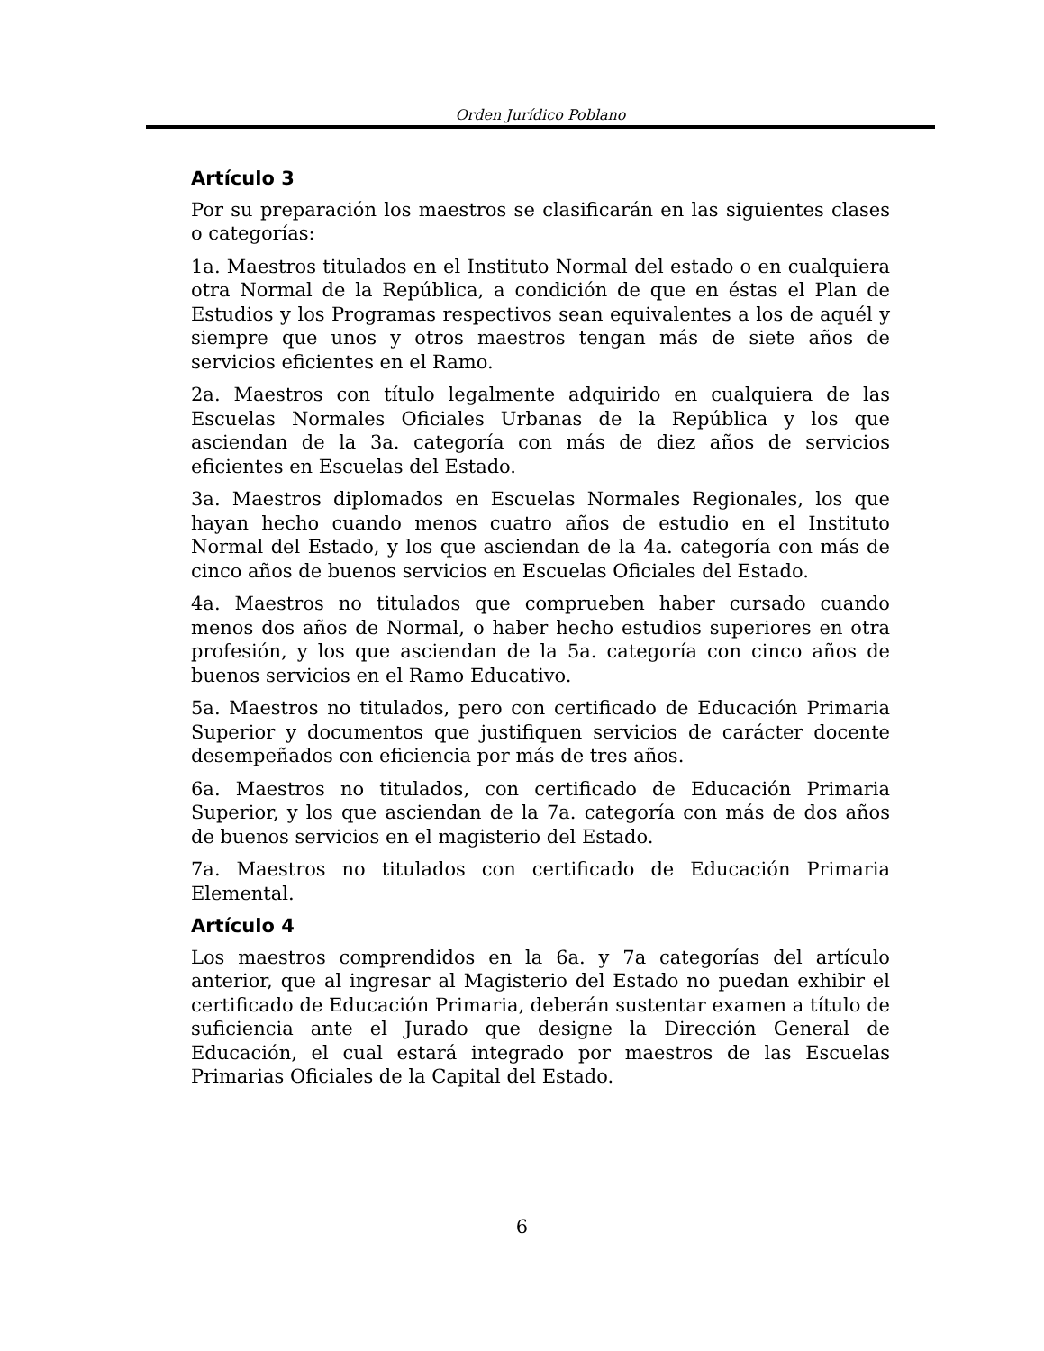Orden Jurídico Poblano
Artículo 3
Por su preparación los maestros se clasificarán en las siguientes clases o categorías:
1a. Maestros titulados en el Instituto Normal del estado o en cualquiera otra Normal de la República, a condición de que en éstas el Plan de Estudios y los Programas respectivos sean equivalentes a los de aquél y siempre que unos y otros maestros tengan más de siete años de servicios eficientes en el Ramo.
2a. Maestros con título legalmente adquirido en cualquiera de las Escuelas Normales Oficiales Urbanas de la República y los que asciendan de la 3a. categoría con más de diez años de servicios eficientes en Escuelas del Estado.
3a. Maestros diplomados en Escuelas Normales Regionales, los que hayan hecho cuando menos cuatro años de estudio en el Instituto Normal del Estado, y los que asciendan de la 4a. categoría con más de cinco años de buenos servicios en Escuelas Oficiales del Estado.
4a. Maestros no titulados que comprueben haber cursado cuando menos dos años de Normal, o haber hecho estudios superiores en otra profesión, y los que asciendan de la 5a. categoría con cinco años de buenos servicios en el Ramo Educativo.
5a. Maestros no titulados, pero con certificado de Educación Primaria Superior y documentos que justifiquen servicios de carácter docente desempeñados con eficiencia por más de tres años.
6a. Maestros no titulados, con certificado de Educación Primaria Superior, y los que asciendan de la 7a. categoría con más de dos años de buenos servicios en el magisterio del Estado.
7a. Maestros no titulados con certificado de Educación Primaria Elemental.
Artículo 4
Los maestros comprendidos en la 6a. y 7a categorías del artículo anterior, que al ingresar al Magisterio del Estado no puedan exhibir el certificado de Educación Primaria, deberán sustentar examen a título de suficiencia ante el Jurado que designe la Dirección General de Educación, el cual estará integrado por maestros de las Escuelas Primarias Oficiales de la Capital del Estado.
6